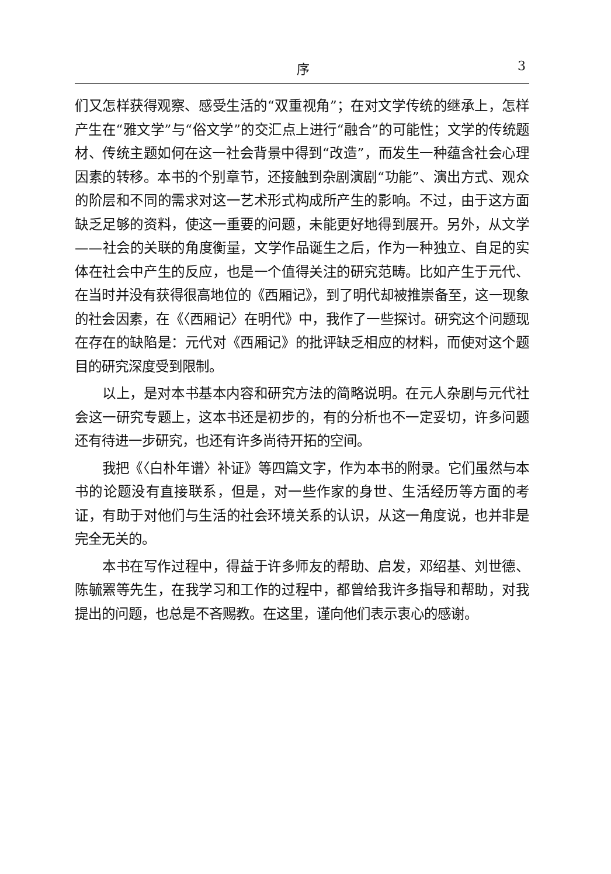序 3
们又怎样获得观察、感受生活的“双重视角”；在对文学传统的继承上，怎样产生在“雅文学”与“俗文学”的交汇点上进行“融合”的可能性；文学的传统题材、传统主题如何在这一社会背景中得到“改造”，而发生一种蕴含社会心理因素的转移。本书的个别章节，还接触到杂剧演剧“功能”、演出方式、观众的阶层和不同的需求对这一艺术形式构成所产生的影响。不过，由于这方面缺乏足够的资料，使这一重要的问题，未能更好地得到展开。另外，从文学——社会的关联的角度衡量，文学作品诞生之后，作为一种独立、自足的实体在社会中产生的反应，也是一个值得关注的研究范畴。比如产生于元代、在当时并没有获得很高地位的《西厢记》，到了明代却被推崇备至，这一现象的社会因素，在《〈西厢记〉在明代》中，我作了一些探讨。研究这个问题现在存在的缺陷是：元代对《西厢记》的批评缺乏相应的材料，而使对这个题目的研究深度受到限制。
以上，是对本书基本内容和研究方法的简略说明。在元人杂剧与元代社会这一研究专题上，这本书还是初步的，有的分析也不一定妥切，许多问题还有待进一步研究，也还有许多尚待开拓的空间。
我把《〈白朴年谱〉补证》等四篇文字，作为本书的附录。它们虽然与本书的论题没有直接联系，但是，对一些作家的身世、生活经历等方面的考证，有助于对他们与生活的社会环境关系的认识，从这一角度说，也并非是完全无关的。
本书在写作过程中，得益于许多师友的帮助、启发，邓绍基、刘世德、陈毓罴等先生，在我学习和工作的过程中，都曾给我许多指导和帮助，对我提出的问题，也总是不吝赐教。在这里，谨向他们表示衷心的感谢。